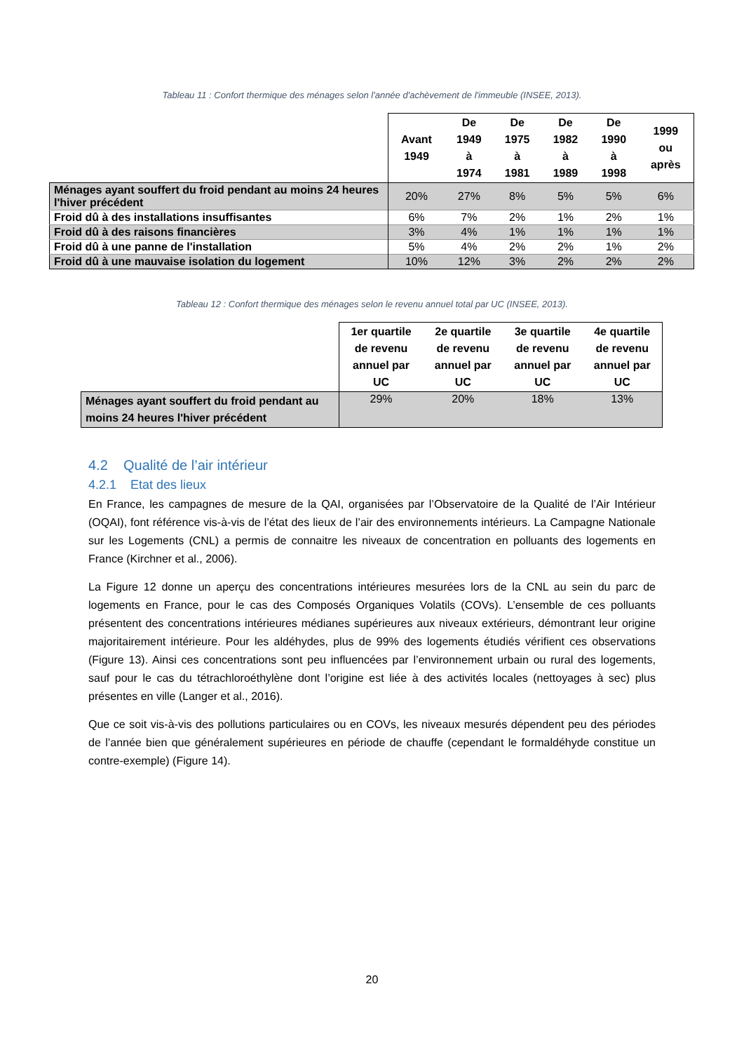Tableau 11 : Confort thermique des ménages selon l'année d'achèvement de l'immeuble (INSEE, 2013).
| | Avant 1949 | De 1949 à 1974 | De 1975 à 1981 | De 1982 à 1989 | De 1990 à 1998 | 1999 ou après |
| --- | --- | --- | --- | --- | --- | --- |
| Ménages ayant souffert du froid pendant au moins 24 heures l'hiver précédent | 20% | 27% | 8% | 5% | 5% | 6% |
| Froid dû à des installations insuffisantes | 6% | 7% | 2% | 1% | 2% | 1% |
| Froid dû à des raisons financières | 3% | 4% | 1% | 1% | 1% | 1% |
| Froid dû à une panne de l'installation | 5% | 4% | 2% | 2% | 1% | 2% |
| Froid dû à une mauvaise isolation du logement | 10% | 12% | 3% | 2% | 2% | 2% |
Tableau 12 : Confort thermique des ménages selon le revenu annuel total par UC (INSEE, 2013).
| | 1er quartile de revenu annuel par UC | 2e quartile de revenu annuel par UC | 3e quartile de revenu annuel par UC | 4e quartile de revenu annuel par UC |
| --- | --- | --- | --- | --- |
| Ménages ayant souffert du froid pendant au moins 24 heures l'hiver précédent | 29% | 20% | 18% | 13% |
4.2 Qualité de l’air intérieur
4.2.1 Etat des lieux
En France, les campagnes de mesure de la QAI, organisées par l’Observatoire de la Qualité de l’Air Intérieur (OQAI), font référence vis-à-vis de l’état des lieux de l’air des environnements intérieurs. La Campagne Nationale sur les Logements (CNL) a permis de connaitre les niveaux de concentration en polluants des logements en France (Kirchner et al., 2006).
La Figure 12 donne un aperçu des concentrations intérieures mesurées lors de la CNL au sein du parc de logements en France, pour le cas des Composés Organiques Volatils (COVs). L’ensemble de ces polluants présentent des concentrations intérieures médianes supérieures aux niveaux extérieurs, démontrant leur origine majoritairement intérieure. Pour les aldéhydes, plus de 99% des logements étudiés vérifient ces observations (Figure 13). Ainsi ces concentrations sont peu influencées par l’environnement urbain ou rural des logements, sauf pour le cas du tétrachloroéthylène dont l’origine est liée à des activités locales (nettoyages à sec) plus présentes en ville (Langer et al., 2016).
Que ce soit vis-à-vis des pollutions particulaires ou en COVs, les niveaux mesurés dépendent peu des périodes de l’année bien que généralement supérieures en période de chauffe (cependant le formaldéhyde constitue un contre-exemple) (Figure 14).
20